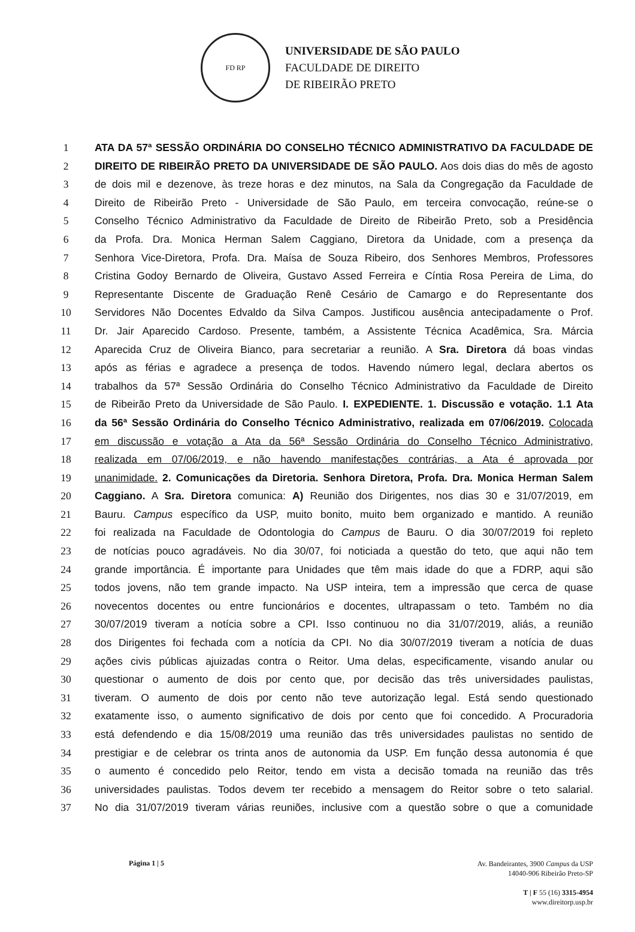FD RP
UNIVERSIDADE DE SÃO PAULO
FACULDADE DE DIREITO
DE RIBEIRÃO PRETO
1 ATA DA 57ª SESSÃO ORDINÁRIA DO CONSELHO TÉCNICO ADMINISTRATIVO DA FACULDADE DE
2 DIREITO DE RIBEIRÃO PRETO DA UNIVERSIDADE DE SÃO PAULO. Aos dois dias do mês de agosto
3 de dois mil e dezenove, às treze horas e dez minutos, na Sala da Congregação da Faculdade de
4 Direito de Ribeirão Preto - Universidade de São Paulo, em terceira convocação, reúne-se o
5 Conselho Técnico Administrativo da Faculdade de Direito de Ribeirão Preto, sob a Presidência
6 da Profa. Dra. Monica Herman Salem Caggiano, Diretora da Unidade, com a presença da
7 Senhora Vice-Diretora, Profa. Dra. Maísa de Souza Ribeiro, dos Senhores Membros, Professores
8 Cristina Godoy Bernardo de Oliveira, Gustavo Assed Ferreira e Cíntia Rosa Pereira de Lima, do
9 Representante Discente de Graduação Renê Cesário de Camargo e do Representante dos
10 Servidores Não Docentes Edvaldo da Silva Campos. Justificou ausência antecipadamente o Prof.
11 Dr. Jair Aparecido Cardoso. Presente, também, a Assistente Técnica Acadêmica, Sra. Márcia
12 Aparecida Cruz de Oliveira Bianco, para secretariar a reunião. A Sra. Diretora dá boas vindas
13 após as férias e agradece a presença de todos. Havendo número legal, declara abertos os
14 trabalhos da 57ª Sessão Ordinária do Conselho Técnico Administrativo da Faculdade de Direito
15 de Ribeirão Preto da Universidade de São Paulo. I. EXPEDIENTE. 1. Discussão e votação. 1.1 Ata
16 da 56ª Sessão Ordinária do Conselho Técnico Administrativo, realizada em 07/06/2019. Colocada
17 em discussão e votação a Ata da 56ª Sessão Ordinária do Conselho Técnico Administrativo,
18 realizada em 07/06/2019, e não havendo manifestações contrárias, a Ata é aprovada por
19 unanimidade. 2. Comunicações da Diretoria. Senhora Diretora, Profa. Dra. Monica Herman Salem
20 Caggiano. A Sra. Diretora comunica: A) Reunião dos Dirigentes, nos dias 30 e 31/07/2019, em
21 Bauru. Campus específico da USP, muito bonito, muito bem organizado e mantido. A reunião
22 foi realizada na Faculdade de Odontologia do Campus de Bauru. O dia 30/07/2019 foi repleto
23 de notícias pouco agradáveis. No dia 30/07, foi noticiada a questão do teto, que aqui não tem
24 grande importância. É importante para Unidades que têm mais idade do que a FDRP, aqui são
25 todos jovens, não tem grande impacto. Na USP inteira, tem a impressão que cerca de quase
26 novecentos docentes ou entre funcionários e docentes, ultrapassam o teto. Também no dia
27 30/07/2019 tiveram a notícia sobre a CPI. Isso continuou no dia 31/07/2019, aliás, a reunião
28 dos Dirigentes foi fechada com a notícia da CPI. No dia 30/07/2019 tiveram a notícia de duas
29 ações civis públicas ajuizadas contra o Reitor. Uma delas, especificamente, visando anular ou
30 questionar o aumento de dois por cento que, por decisão das três universidades paulistas,
31 tiveram. O aumento de dois por cento não teve autorização legal. Está sendo questionado
32 exatamente isso, o aumento significativo de dois por cento que foi concedido. A Procuradoria
33 está defendendo e dia 15/08/2019 uma reunião das três universidades paulistas no sentido de
34 prestigiar e de celebrar os trinta anos de autonomia da USP. Em função dessa autonomia é que
35 o aumento é concedido pelo Reitor, tendo em vista a decisão tomada na reunião das três
36 universidades paulistas. Todos devem ter recebido a mensagem do Reitor sobre o teto salarial.
37 No dia 31/07/2019 tiveram várias reuniões, inclusive com a questão sobre o que a comunidade
Página 1 | 5
Av. Bandeirantes, 3900 Campus da USP
14040-906 Ribeirão Preto-SP
T | F 55 (16) 3315-4954
www.direitorp.usp.br